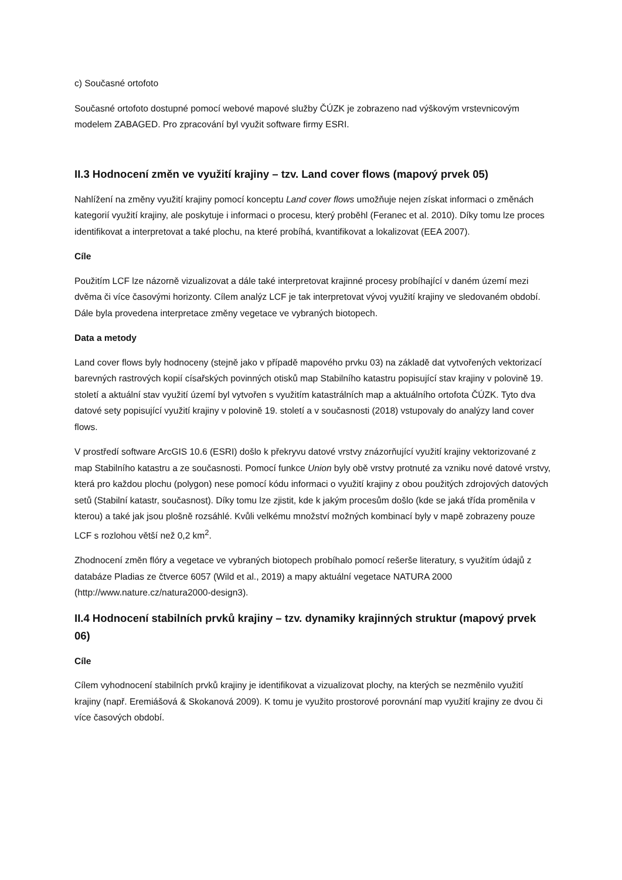c) Současné ortofoto
Současné ortofoto dostupné pomocí webové mapové služby ČÚZK je zobrazeno nad výškovým vrstevnicovým modelem ZABAGED. Pro zpracování byl využit software firmy ESRI.
II.3 Hodnocení změn ve využití krajiny – tzv. Land cover flows (mapový prvek 05)
Nahlížení na změny využití krajiny pomocí konceptu Land cover flows umožňuje nejen získat informaci o změnách kategorií využití krajiny, ale poskytuje i informaci o procesu, který proběhl (Feranec et al. 2010). Díky tomu lze proces identifikovat a interpretovat a také plochu, na které probíhá, kvantifikovat a lokalizovat (EEA 2007).
Cíle
Použitím LCF lze názorně vizualizovat a dále také interpretovat krajinné procesy probíhající v daném území mezi dvěma či více časovými horizonty. Cílem analýz LCF je tak interpretovat vývoj využití krajiny ve sledovaném období. Dále byla provedena interpretace změny vegetace ve vybraných biotopech.
Data a metody
Land cover flows byly hodnoceny (stejně jako v případě mapového prvku 03) na základě dat vytvořených vektorizací barevných rastrových kopií císařských povinných otisků map Stabilního katastru popisující stav krajiny v polovině 19. století a aktuální stav využití území byl vytvořen s využitím katastrálních map a aktuálního ortofota ČÚZK. Tyto dva datové sety popisující využití krajiny v polovině 19. století a v současnosti (2018) vstupovaly do analýzy land cover flows.
V prostředí software ArcGIS 10.6 (ESRI) došlo k překryvu datové vrstvy znázorňující využití krajiny vektorizované z map Stabilního katastru a ze současnosti. Pomocí funkce Union byly obě vrstvy protnuté za vzniku nové datové vrstvy, která pro každou plochu (polygon) nese pomocí kódu informaci o využití krajiny z obou použitých zdrojových datových setů (Stabilní katastr, současnost). Díky tomu lze zjistit, kde k jakým procesům došlo (kde se jaká třída proměnila v kterou) a také jak jsou plošně rozsáhlé. Kvůli velkému množství možných kombinací byly v mapě zobrazeny pouze LCF s rozlohou větší než 0,2 km<sup>2</sup>.
Zhodnocení změn flóry a vegetace ve vybraných biotopech probíhalo pomocí rešerše literatury, s využitím údajů z databáze Pladias ze čtverce 6057 (Wild et al., 2019) a mapy aktuální vegetace NATURA 2000 (http://www.nature.cz/natura2000-design3).
II.4 Hodnocení stabilních prvků krajiny – tzv. dynamiky krajinných struktur (mapový prvek 06)
Cíle
Cílem vyhodnocení stabilních prvků krajiny je identifikovat a vizualizovat plochy, na kterých se nezměnilo využití krajiny (např. Eremiášová & Skokanová 2009). K tomu je využito prostorové porovnání map využití krajiny ze dvou či více časových období.